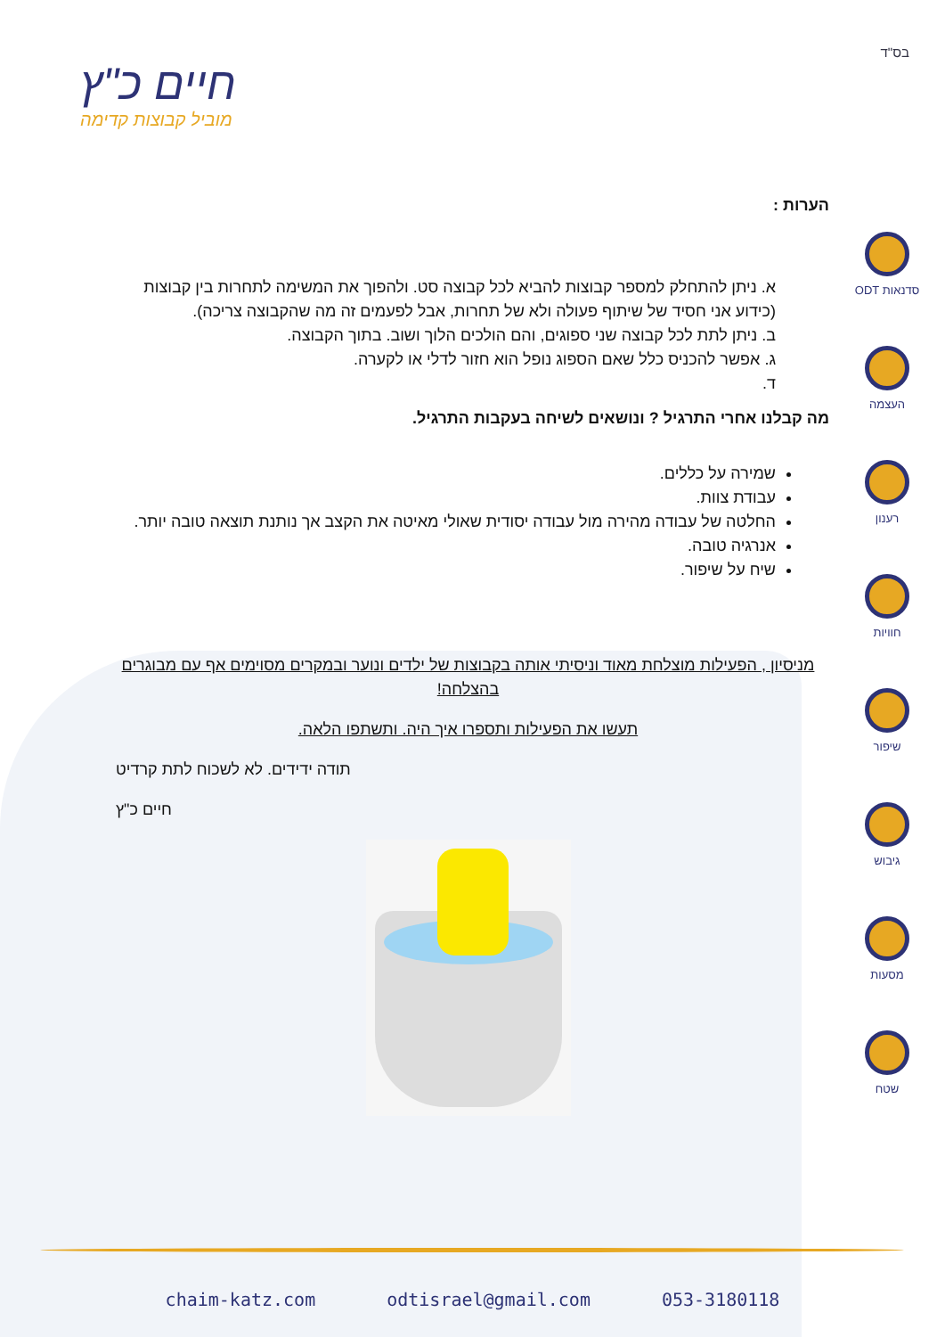בס"ד
חיים כ"ץ
מוביל קבוצות קדימה
סדנאות ODT
העצמה
רענון
חוויות
שיפור
גיבוש
מסעות
שטח
הערות :
א. ניתן להתחלק למספר קבוצות להביא לכל קבוצה סט. ולהפוך את המשימה לתחרות בין קבוצות (כידוע אני חסיד של שיתוף פעולה ולא של תחרות, אבל לפעמים זה מה שהקבוצה צריכה).
ב. ניתן לתת לכל קבוצה שני ספוגים, והם הולכים הלוך ושוב. בתוך הקבוצה.
ג. אפשר להכניס כלל שאם הספוג נופל הוא חזור לדלי או לקערה.
ד.
מה קבלנו אחרי התרגיל ? ונושאים לשיחה בעקבות התרגיל.
שמירה על כללים.
עבודת צוות.
החלטה של עבודה מהירה מול עבודה יסודית שאולי מאיטה את הקצב אך נותנת תוצאה טובה יותר.
אנרגיה טובה.
שיח על שיפור.
מניסיון , הפעילות מוצלחת מאוד וניסיתי אותה בקבוצות של ילדים ונוער ובמקרים מסוימים אף עם מבוגרים בהצלחה!
תעשו את הפעילות ותספרו איך היה. ותשתפו הלאה.
תודה ידידים. לא לשכוח לתת קרדיט
חיים כ"ץ
chaim-katz.com odtisrael@gmail.com 053-3180118